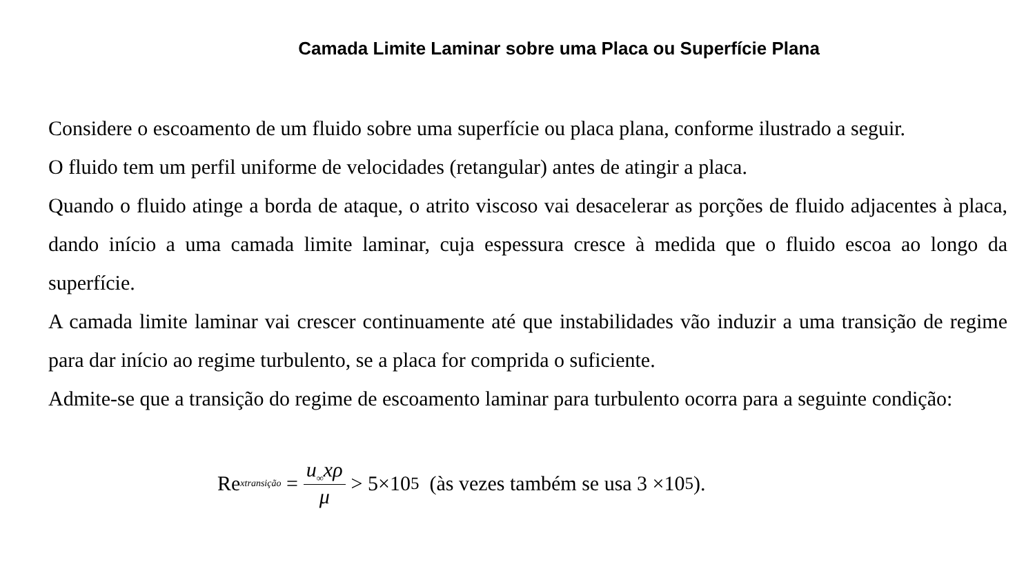Camada Limite Laminar sobre uma Placa ou Superfície Plana
Considere o escoamento de um fluido sobre uma superfície ou placa plana, conforme ilustrado a seguir.
O fluido tem um perfil uniforme de velocidades (retangular) antes de atingir a placa.
Quando o fluido atinge a borda de ataque, o atrito viscoso vai desacelerar as porções de fluido adjacentes à placa, dando início a uma camada limite laminar, cuja espessura cresce à medida que o fluido escoa ao longo da superfície.
A camada limite laminar vai crescer continuamente até que instabilidades vão induzir a uma transição de regime para dar início ao regime turbulento, se a placa for comprida o suficiente.
Admite-se que a transição do regime de escoamento laminar para turbulento ocorra para a seguinte condição:
Re<sub>xtransição</sub> = u<sub>∞</sub>xρ μ > 5×10<sup>5</sup> (às vezes também se usa 3 ×10<sup>5</sup>).